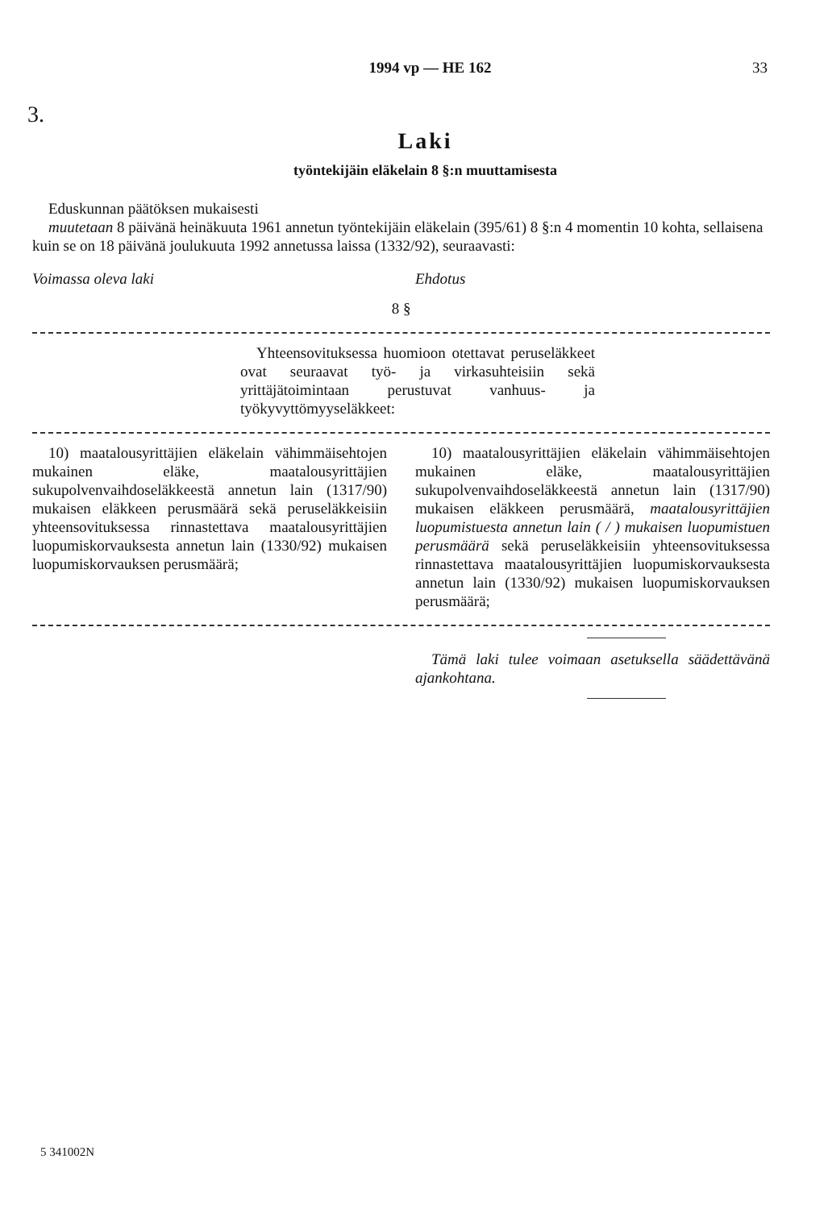1994 vp — HE 162
33
3.
Laki
työntekijäin eläkelain 8 §:n muuttamisesta
Eduskunnan päätöksen mukaisesti
muutetaan 8 päivänä heinäkuuta 1961 annetun työntekijäin eläkelain (395/61) 8 §:n 4 momentin 10 kohta, sellaisena kuin se on 18 päivänä joulukuuta 1992 annetussa laissa (1332/92), seuraavasti:
Voimassa oleva laki Ehdotus
8 §
Yhteensovituksessa huomioon otettavat peruseläkkeet ovat seuraavat työ- ja virkasuhteisiin sekä yrittäjätoimintaan perustuvat vanhuus- ja työkyvyttömyyseläkkeet:
10) maatalousyrittäjien eläkelain vähimmäisehtojen mukainen eläke, maatalousyrittäjien sukupolvenvaihdoseläkkeestä annetun lain (1317/90) mukaisen eläkkeen perusmäärä sekä peruseläkkeisiin yhteensovituksessa rinnastettava maatalousyrittäjien luopumiskorvauksesta annetun lain (1330/92) mukaisen luopumiskorvauksen perusmäärä;
10) maatalousyrittäjien eläkelain vähimmäisehtojen mukainen eläke, maatalousyrittäjien sukupolvenvaihdoseläkkeestä annetun lain (1317/90) mukaisen eläkkeen perusmäärä, maatalousyrittäjien luopumistuesta annetun lain ( / ) mukaisen luopumistuen perusmäärä sekä peruseläkkeisiin yhteensovituksessa rinnastettava maatalousyrittäjien luopumiskorvauksesta annetun lain (1330/92) mukaisen luopumiskorvauksen perusmäärä;
Tämä laki tulee voimaan asetuksella säädettävänä ajankohtana.
5 341002N